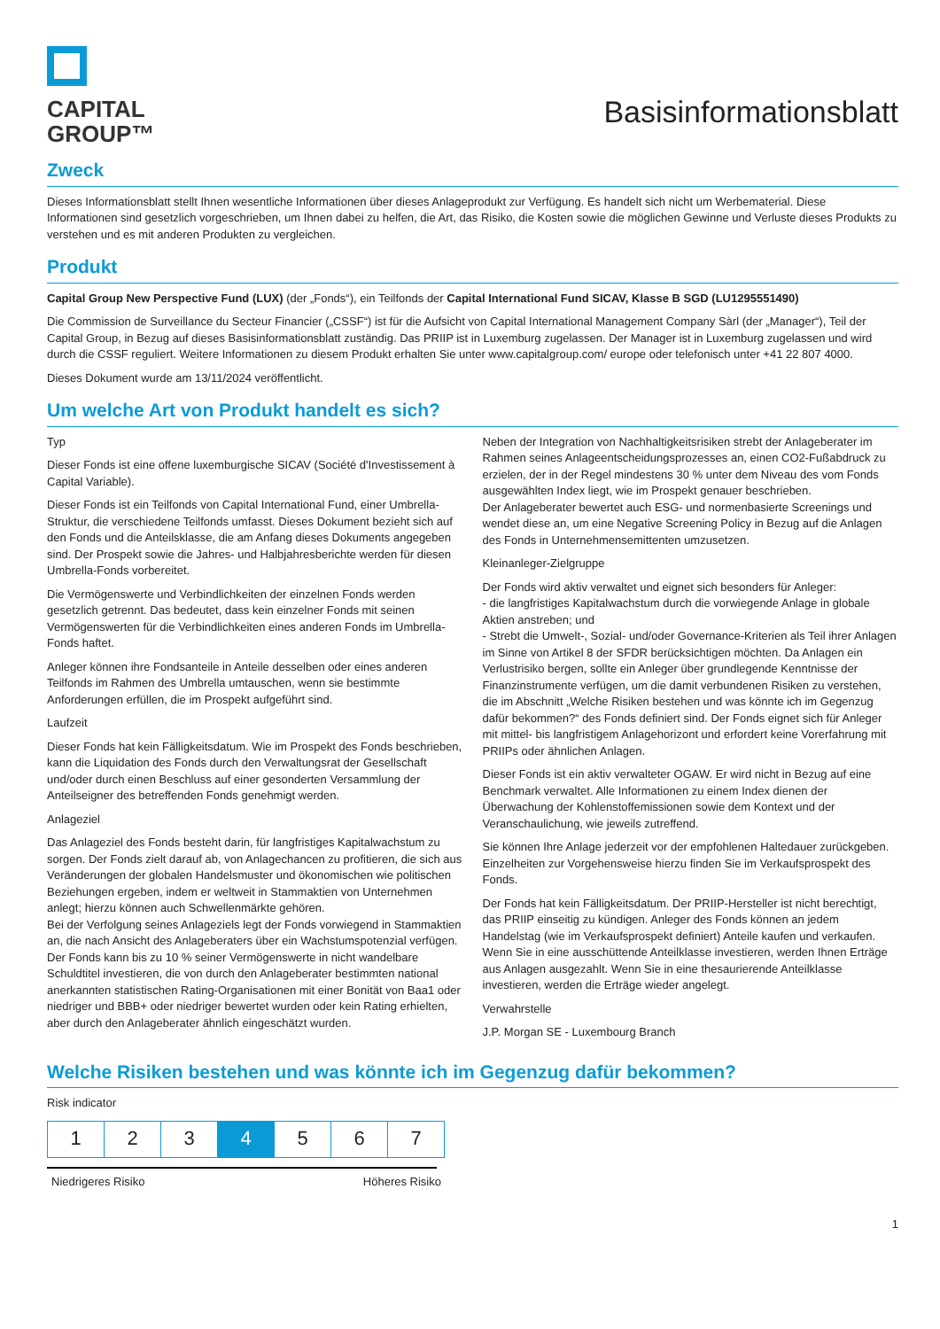CAPITAL
GROUP™
Basisinformationsblatt
Zweck
Dieses Informationsblatt stellt Ihnen wesentliche Informationen über dieses Anlageprodukt zur Verfügung. Es handelt sich nicht um Werbematerial. Diese Informationen sind gesetzlich vorgeschrieben, um Ihnen dabei zu helfen, die Art, das Risiko, die Kosten sowie die möglichen Gewinne und Verluste dieses Produkts zu verstehen und es mit anderen Produkten zu vergleichen.
Produkt
Capital Group New Perspective Fund (LUX) (der „Fonds“), ein Teilfonds der Capital International Fund SICAV, Klasse B SGD (LU1295551490)
Die Commission de Surveillance du Secteur Financier („CSSF“) ist für die Aufsicht von Capital International Management Company Sàrl (der „Manager“), Teil der Capital Group, in Bezug auf dieses Basisinformationsblatt zuständig. Das PRIIP ist in Luxemburg zugelassen. Der Manager ist in Luxemburg zugelassen und wird durch die CSSF reguliert. Weitere Informationen zu diesem Produkt erhalten Sie unter www.capitalgroup.com/ europe oder telefonisch unter +41 22 807 4000.
Dieses Dokument wurde am 13/11/2024 veröffentlicht.
Um welche Art von Produkt handelt es sich?
Typ
Dieser Fonds ist eine offene luxemburgische SICAV (Société d'Investissement à Capital Variable).
Dieser Fonds ist ein Teilfonds von Capital International Fund, einer Umbrella-Struktur, die verschiedene Teilfonds umfasst. Dieses Dokument bezieht sich auf den Fonds und die Anteilsklasse, die am Anfang dieses Dokuments angegeben sind. Der Prospekt sowie die Jahres- und Halbjahresberichte werden für diesen Umbrella-Fonds vorbereitet.
Die Vermögenswerte und Verbindlichkeiten der einzelnen Fonds werden gesetzlich getrennt. Das bedeutet, dass kein einzelner Fonds mit seinen Vermögenswerten für die Verbindlichkeiten eines anderen Fonds im Umbrella-Fonds haftet.
Anleger können ihre Fondsanteile in Anteile desselben oder eines anderen Teilfonds im Rahmen des Umbrella umtauschen, wenn sie bestimmte Anforderungen erfüllen, die im Prospekt aufgeführt sind.
Laufzeit
Dieser Fonds hat kein Fälligkeitsdatum. Wie im Prospekt des Fonds beschrieben, kann die Liquidation des Fonds durch den Verwaltungsrat der Gesellschaft und/oder durch einen Beschluss auf einer gesonderten Versammlung der Anteilseigner des betreffenden Fonds genehmigt werden.
Anlageziel
Das Anlageziel des Fonds besteht darin, für langfristiges Kapitalwachstum zu sorgen. Der Fonds zielt darauf ab, von Anlagechancen zu profitieren, die sich aus Veränderungen der globalen Handelsmuster und ökonomischen wie politischen Beziehungen ergeben, indem er weltweit in Stammaktien von Unternehmen anlegt; hierzu können auch Schwellenmärkte gehören.
Bei der Verfolgung seines Anlageziels legt der Fonds vorwiegend in Stammaktien an, die nach Ansicht des Anlageberaters über ein Wachstumspotenzial verfügen.
Der Fonds kann bis zu 10 % seiner Vermögenswerte in nicht wandelbare Schuldtitel investieren, die von durch den Anlageberater bestimmten national anerkannten statistischen Rating-Organisationen mit einer Bonität von Baa1 oder niedriger und BBB+ oder niedriger bewertet wurden oder kein Rating erhielten, aber durch den Anlageberater ähnlich eingeschätzt wurden.
Neben der Integration von Nachhaltigkeitsrisiken strebt der Anlageberater im Rahmen seines Anlageentscheidungsprozesses an, einen CO2-Fußabdruck zu erzielen, der in der Regel mindestens 30 % unter dem Niveau des vom Fonds ausgewählten Index liegt, wie im Prospekt genauer beschrieben.
Der Anlageberater bewertet auch ESG- und normenbasierte Screenings und wendet diese an, um eine Negative Screening Policy in Bezug auf die Anlagen des Fonds in Unternehmensemittenten umzusetzen.
Kleinanleger-Zielgruppe
Der Fonds wird aktiv verwaltet und eignet sich besonders für Anleger:
- die langfristiges Kapitalwachstum durch die vorwiegende Anlage in globale Aktien anstreben; und
- Strebt die Umwelt-, Sozial- und/oder Governance-Kriterien als Teil ihrer Anlagen im Sinne von Artikel 8 der SFDR berücksichtigen möchten. Da Anlagen ein Verlustrisiko bergen, sollte ein Anleger über grundlegende Kenntnisse der Finanzinstrumente verfügen, um die damit verbundenen Risiken zu verstehen, die im Abschnitt „Welche Risiken bestehen und was könnte ich im Gegenzug dafür bekommen?“ des Fonds definiert sind. Der Fonds eignet sich für Anleger mit mittel- bis langfristigem Anlagehorizont und erfordert keine Vorerfahrung mit PRIIPs oder ähnlichen Anlagen.
Dieser Fonds ist ein aktiv verwalteter OGAW. Er wird nicht in Bezug auf eine Benchmark verwaltet. Alle Informationen zu einem Index dienen der Überwachung der Kohlenstoffemissionen sowie dem Kontext und der Veranschaulichung, wie jeweils zutreffend.
Sie können Ihre Anlage jederzeit vor der empfohlenen Haltedauer zurückgeben. Einzelheiten zur Vorgehensweise hierzu finden Sie im Verkaufsprospekt des Fonds.
Der Fonds hat kein Fälligkeitsdatum. Der PRIIP-Hersteller ist nicht berechtigt, das PRIIP einseitig zu kündigen. Anleger des Fonds können an jedem Handelstag (wie im Verkaufsprospekt definiert) Anteile kaufen und verkaufen. Wenn Sie in eine ausschüttende Anteilklasse investieren, werden Ihnen Erträge aus Anlagen ausgezahlt. Wenn Sie in eine thesaurierende Anteilklasse investieren, werden die Erträge wieder angelegt.
Verwahrstelle
J.P. Morgan SE - Luxembourg Branch
Welche Risiken bestehen und was könnte ich im Gegenzug dafür bekommen?
Risk indicator
| 1 | 2 | 3 | 4 | 5 | 6 | 7 |
Niedrigeres Risiko Höheres Risiko
1